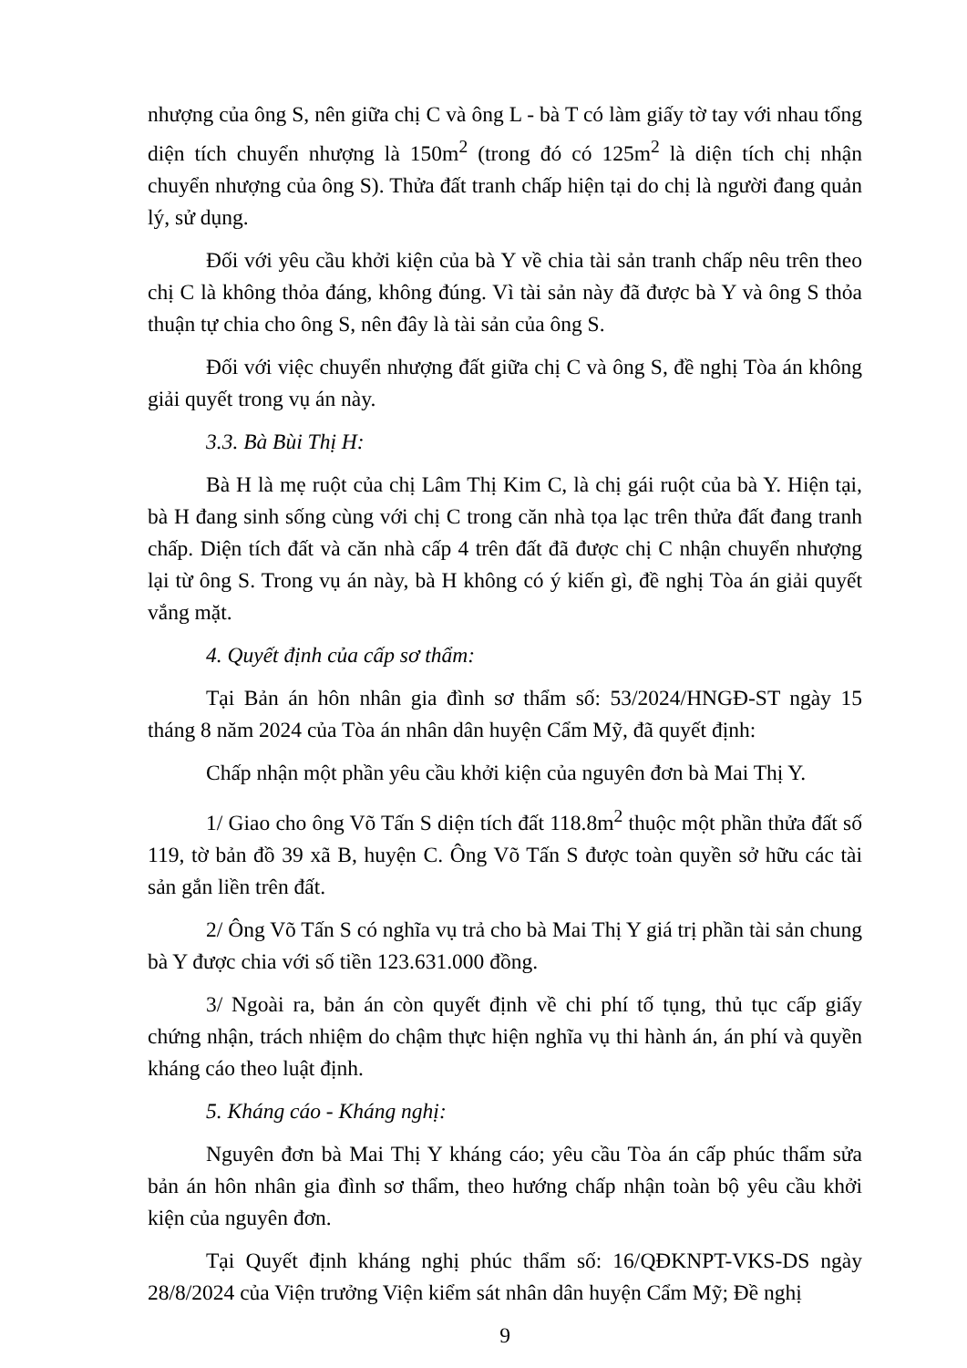nhượng của ông S, nên giữa chị C và ông L - bà T có làm giấy tờ tay với nhau tổng diện tích chuyển nhượng là 150m<sup>2</sup> (trong đó có 125m<sup>2</sup> là diện tích chị nhận chuyển nhượng của ông S). Thửa đất tranh chấp hiện tại do chị là người đang quản lý, sử dụng.
Đối với yêu cầu khởi kiện của bà Y về chia tài sản tranh chấp nêu trên theo chị C là không thỏa đáng, không đúng. Vì tài sản này đã được bà Y và ông S thỏa thuận tự chia cho ông S, nên đây là tài sản của ông S.
Đối với việc chuyển nhượng đất giữa chị C và ông S, đề nghị Tòa án không giải quyết trong vụ án này.
3.3. Bà Bùi Thị H:
Bà H là mẹ ruột của chị Lâm Thị Kim C, là chị gái ruột của bà Y. Hiện tại, bà H đang sinh sống cùng với chị C trong căn nhà tọa lạc trên thửa đất đang tranh chấp. Diện tích đất và căn nhà cấp 4 trên đất đã được chị C nhận chuyển nhượng lại từ ông S. Trong vụ án này, bà H không có ý kiến gì, đề nghị Tòa án giải quyết vắng mặt.
4. Quyết định của cấp sơ thẩm:
Tại Bản án hôn nhân gia đình sơ thẩm số: 53/2024/HNGĐ-ST ngày 15 tháng 8 năm 2024 của Tòa án nhân dân huyện Cẩm Mỹ, đã quyết định:
Chấp nhận một phần yêu cầu khởi kiện của nguyên đơn bà Mai Thị Y.
1/ Giao cho ông Võ Tấn S diện tích đất 118.8m<sup>2</sup> thuộc một phần thửa đất số 119, tờ bản đồ 39 xã B, huyện C. Ông Võ Tấn S được toàn quyền sở hữu các tài sản gắn liền trên đất.
2/ Ông Võ Tấn S có nghĩa vụ trả cho bà Mai Thị Y giá trị phần tài sản chung bà Y được chia với số tiền 123.631.000 đồng.
3/ Ngoài ra, bản án còn quyết định về chi phí tố tụng, thủ tục cấp giấy chứng nhận, trách nhiệm do chậm thực hiện nghĩa vụ thi hành án, án phí và quyền kháng cáo theo luật định.
5. Kháng cáo - Kháng nghị:
Nguyên đơn bà Mai Thị Y kháng cáo; yêu cầu Tòa án cấp phúc thẩm sửa bản án hôn nhân gia đình sơ thẩm, theo hướng chấp nhận toàn bộ yêu cầu khởi kiện của nguyên đơn.
Tại Quyết định kháng nghị phúc thẩm số: 16/QĐKNPT-VKS-DS ngày 28/8/2024 của Viện trưởng Viện kiểm sát nhân dân huyện Cẩm Mỹ; Đề nghị
9